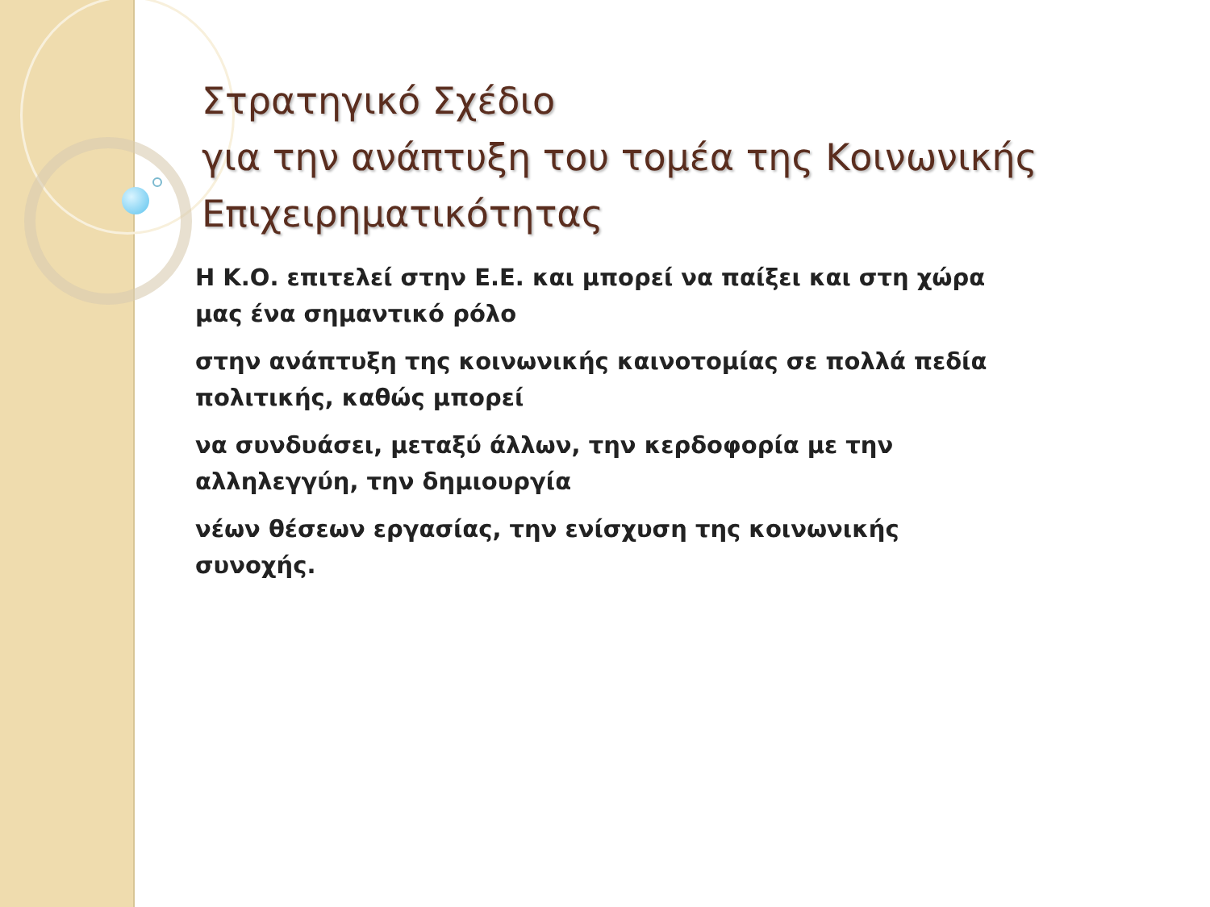Στρατηγικό Σχέδιο
για την ανάπτυξη του τομέα της Κοινωνικής Επιχειρηματικότητας
Η Κ.Ο. επιτελεί στην Ε.Ε. και μπορεί να παίξει και στη χώρα μας ένα σημαντικό ρόλο
στην ανάπτυξη της κοινωνικής καινοτομίας σε πολλά πεδία πολιτικής, καθώς μπορεί
να συνδυάσει, μεταξύ άλλων, την κερδοφορία με την αλληλεγγύη, την δημιουργία
νέων θέσεων εργασίας, την ενίσχυση της κοινωνικής συνοχής.